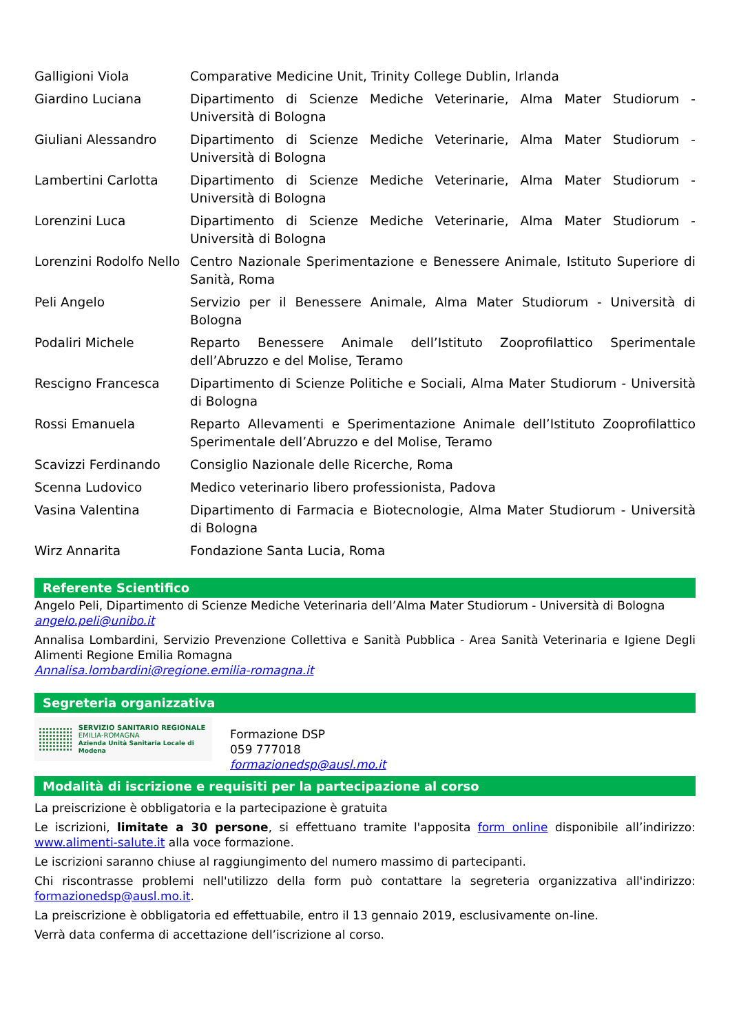| Galligioni Viola | Comparative Medicine Unit, Trinity College Dublin, Irlanda |
| Giardino Luciana | Dipartimento di Scienze Mediche Veterinarie, Alma Mater Studiorum - Università di Bologna |
| Giuliani Alessandro | Dipartimento di Scienze Mediche Veterinarie, Alma Mater Studiorum - Università di Bologna |
| Lambertini Carlotta | Dipartimento di Scienze Mediche Veterinarie, Alma Mater Studiorum - Università di Bologna |
| Lorenzini Luca | Dipartimento di Scienze Mediche Veterinarie, Alma Mater Studiorum - Università di Bologna |
| Lorenzini Rodolfo Nello | Centro Nazionale Sperimentazione e Benessere Animale, Istituto Superiore di Sanità, Roma |
| Peli Angelo | Servizio per il Benessere Animale, Alma Mater Studiorum - Università di Bologna |
| Podaliri Michele | Reparto Benessere Animale dell’Istituto Zooprofilattico Sperimentale dell’Abruzzo e del Molise, Teramo |
| Rescigno Francesca | Dipartimento di Scienze Politiche e Sociali, Alma Mater Studiorum - Università di Bologna |
| Rossi Emanuela | Reparto Allevamenti e Sperimentazione Animale dell’Istituto Zooprofilattico Sperimentale dell’Abruzzo e del Molise, Teramo |
| Scavizzi Ferdinando | Consiglio Nazionale delle Ricerche, Roma |
| Scenna Ludovico | Medico veterinario libero professionista, Padova |
| Vasina Valentina | Dipartimento di Farmacia e Biotecnologie, Alma Mater Studiorum - Università di Bologna |
| Wirz Annarita | Fondazione Santa Lucia, Roma |
Referente Scientifico
Angelo Peli, Dipartimento di Scienze Mediche Veterinaria dell’Alma Mater Studiorum - Università di Bologna
angelo.peli@unibo.it
Annalisa Lombardini, Servizio Prevenzione Collettiva e Sanità Pubblica - Area Sanità Veterinaria e Igiene Degli Alimenti Regione Emilia Romagna
Annalisa.lombardini@regione.emilia-romagna.it
Segreteria organizzativa
SERVIZIO SANITARIO REGIONALE
EMILIA-ROMAGNA
Azienda Unità Sanitaria Locale di Modena
Formazione DSP
059 777018
formazionedsp@ausl.mo.it
Modalità di iscrizione e requisiti per la partecipazione al corso
La preiscrizione è obbligatoria e la partecipazione è gratuita
Le iscrizioni, limitate a 30 persone, si effettuano tramite l'apposita form online disponibile all’indirizzo: www.alimenti-salute.it alla voce formazione.
Le iscrizioni saranno chiuse al raggiungimento del numero massimo di partecipanti.
Chi riscontrasse problemi nell'utilizzo della form può contattare la segreteria organizzativa all'indirizzo: formazionedsp@ausl.mo.it.
La preiscrizione è obbligatoria ed effettuabile, entro il 13 gennaio 2019, esclusivamente on-line.
Verrà data conferma di accettazione dell’iscrizione al corso.